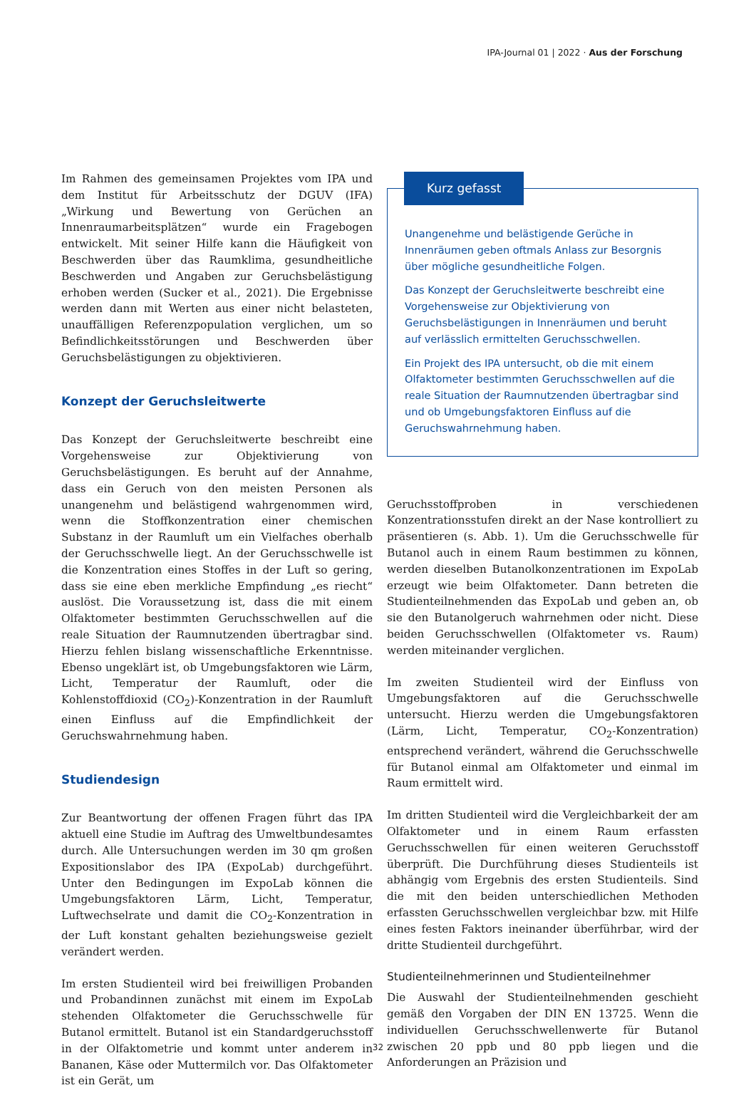IPA-Journal 01 | 2022 · Aus der Forschung
Im Rahmen des gemeinsamen Projektes vom IPA und dem Institut für Arbeitsschutz der DGUV (IFA) „Wirkung und Bewertung von Gerüchen an Innenraumarbeitsplätzen“ wurde ein Fragebogen entwickelt. Mit seiner Hilfe kann die Häufigkeit von Beschwerden über das Raumklima, gesundheitliche Beschwerden und Angaben zur Geruchsbelästigung erhoben werden (Sucker et al., 2021). Die Ergebnisse werden dann mit Werten aus einer nicht belasteten, unauffälligen Referenzpopulation verglichen, um so Befindlichkeitsstörungen und Beschwerden über Geruchsbelästigungen zu objektivieren.
Konzept der Geruchsleitwerte
Das Konzept der Geruchsleitwerte beschreibt eine Vorgehensweise zur Objektivierung von Geruchsbelästigungen. Es beruht auf der Annahme, dass ein Geruch von den meisten Personen als unangenehm und belästigend wahrgenommen wird, wenn die Stoffkonzentration einer chemischen Substanz in der Raumluft um ein Vielfaches oberhalb der Geruchsschwelle liegt. An der Geruchsschwelle ist die Konzentration eines Stoffes in der Luft so gering, dass sie eine eben merkliche Empfindung „es riecht“ auslöst. Die Voraussetzung ist, dass die mit einem Olfaktometer bestimmten Geruchsschwellen auf die reale Situation der Raumnutzenden übertragbar sind. Hierzu fehlen bislang wissenschaftliche Erkenntnisse. Ebenso ungeklärt ist, ob Umgebungsfaktoren wie Lärm, Licht, Temperatur der Raumluft, oder die Kohlenstoffdioxid (CO<sub>2</sub>)-Konzentration in der Raumluft einen Einfluss auf die Empfindlichkeit der Geruchswahrnehmung haben.
Studiendesign
Zur Beantwortung der offenen Fragen führt das IPA aktuell eine Studie im Auftrag des Umweltbundesamtes durch. Alle Untersuchungen werden im 30 qm großen Expositionslabor des IPA (ExpoLab) durchgeführt. Unter den Bedingungen im ExpoLab können die Umgebungsfaktoren Lärm, Licht, Temperatur, Luftwechselrate und damit die CO<sub>2</sub>-Konzentration in der Luft konstant gehalten beziehungsweise gezielt verändert werden.
Im ersten Studienteil wird bei freiwilligen Probanden und Probandinnen zunächst mit einem im ExpoLab stehenden Olfaktometer die Geruchsschwelle für Butanol ermittelt. Butanol ist ein Standardgeruchsstoff in der Olfaktometrie und kommt unter anderem in Bananen, Käse oder Muttermilch vor. Das Olfaktometer ist ein Gerät, um
Kurz gefasst
Unangenehme und belästigende Gerüche in Innenräumen geben oftmals Anlass zur Besorgnis über mögliche gesundheitliche Folgen.
Das Konzept der Geruchsleitwerte beschreibt eine Vorgehensweise zur Objektivierung von Geruchsbelästigungen in Innenräumen und beruht auf verlässlich ermittelten Geruchsschwellen.
Ein Projekt des IPA untersucht, ob die mit einem Olfaktometer bestimmten Geruchsschwellen auf die reale Situation der Raumnutzenden übertragbar sind und ob Umgebungsfaktoren Einfluss auf die Geruchswahrnehmung haben.
Geruchsstoffproben in verschiedenen Konzentrationsstufen direkt an der Nase kontrolliert zu präsentieren (s. Abb. 1). Um die Geruchsschwelle für Butanol auch in einem Raum bestimmen zu können, werden dieselben Butanolkonzentrationen im ExpoLab erzeugt wie beim Olfaktometer. Dann betreten die Studienteilnehmenden das ExpoLab und geben an, ob sie den Butanolgeruch wahrnehmen oder nicht. Diese beiden Geruchsschwellen (Olfaktometer vs. Raum) werden miteinander verglichen.
Im zweiten Studienteil wird der Einfluss von Umgebungsfaktoren auf die Geruchsschwelle untersucht. Hierzu werden die Umgebungsfaktoren (Lärm, Licht, Temperatur, CO<sub>2</sub>-Konzentration) entsprechend verändert, während die Geruchsschwelle für Butanol einmal am Olfaktometer und einmal im Raum ermittelt wird.
Im dritten Studienteil wird die Vergleichbarkeit der am Olfaktometer und in einem Raum erfassten Geruchsschwellen für einen weiteren Geruchsstoff überprüft. Die Durchführung dieses Studienteils ist abhängig vom Ergebnis des ersten Studienteils. Sind die mit den beiden unterschiedlichen Methoden erfassten Geruchsschwellen vergleichbar bzw. mit Hilfe eines festen Faktors ineinander überführbar, wird der dritte Studienteil durchgeführt.
Studienteilnehmerinnen und Studienteilnehmer
Die Auswahl der Studienteilnehmenden geschieht gemäß den Vorgaben der DIN EN 13725. Wenn die individuellen Geruchsschwellenwerte für Butanol zwischen 20 ppb und 80 ppb liegen und die Anforderungen an Präzision und
32